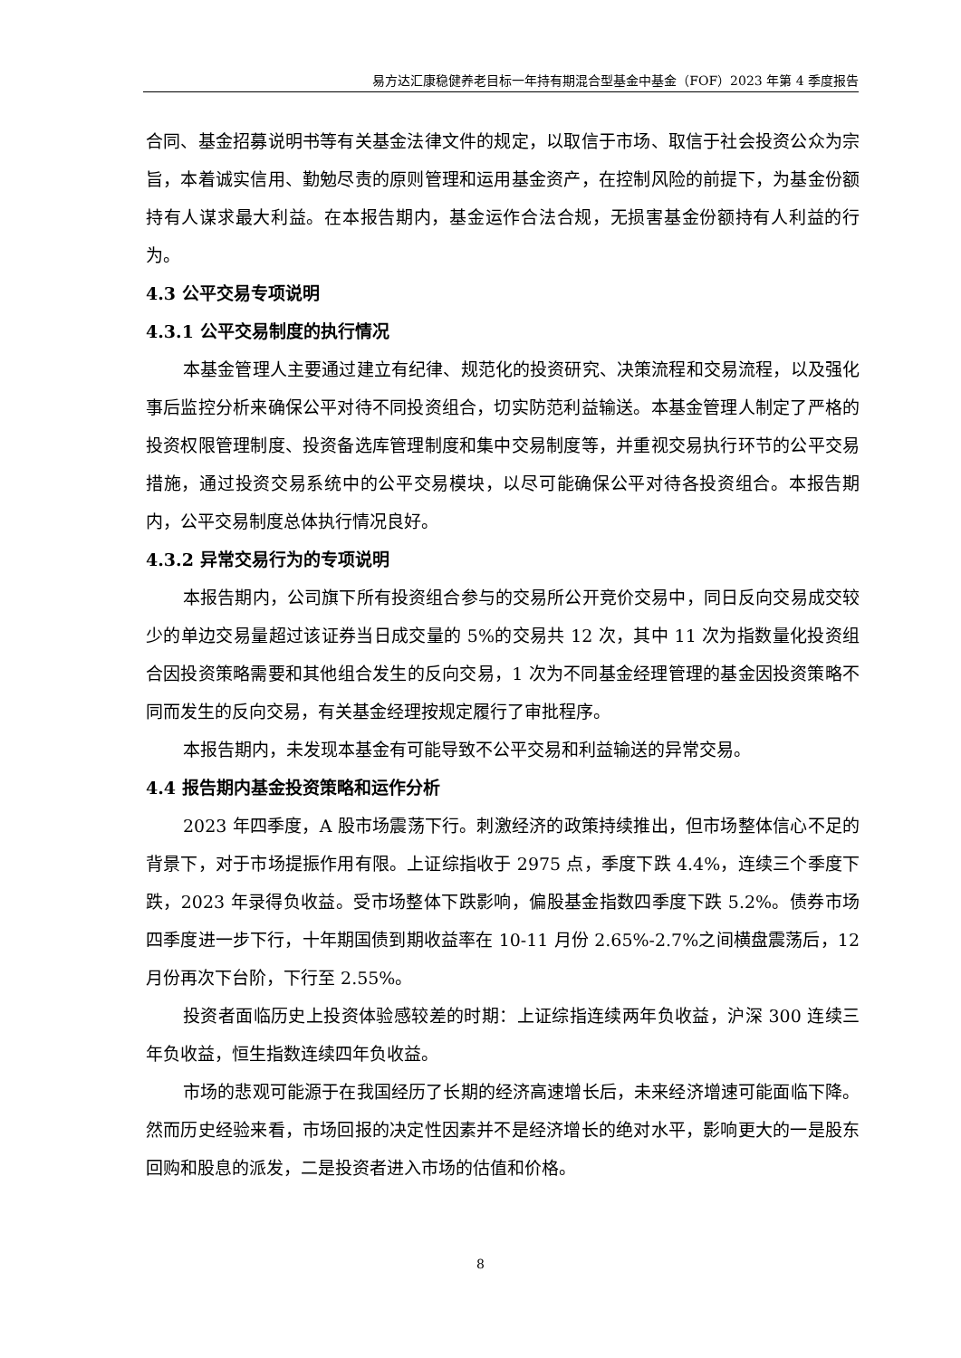易方达汇康稳健养老目标一年持有期混合型基金中基金（FOF）2023 年第 4 季度报告
合同、基金招募说明书等有关基金法律文件的规定，以取信于市场、取信于社会投资公众为宗旨，本着诚实信用、勤勉尽责的原则管理和运用基金资产，在控制风险的前提下，为基金份额持有人谋求最大利益。在本报告期内，基金运作合法合规，无损害基金份额持有人利益的行为。
4.3 公平交易专项说明
4.3.1 公平交易制度的执行情况
本基金管理人主要通过建立有纪律、规范化的投资研究、决策流程和交易流程，以及强化事后监控分析来确保公平对待不同投资组合，切实防范利益输送。本基金管理人制定了严格的投资权限管理制度、投资备选库管理制度和集中交易制度等，并重视交易执行环节的公平交易措施，通过投资交易系统中的公平交易模块，以尽可能确保公平对待各投资组合。本报告期内，公平交易制度总体执行情况良好。
4.3.2 异常交易行为的专项说明
本报告期内，公司旗下所有投资组合参与的交易所公开竞价交易中，同日反向交易成交较少的单边交易量超过该证券当日成交量的 5%的交易共 12 次，其中 11 次为指数量化投资组合因投资策略需要和其他组合发生的反向交易，1 次为不同基金经理管理的基金因投资策略不同而发生的反向交易，有关基金经理按规定履行了审批程序。
本报告期内，未发现本基金有可能导致不公平交易和利益输送的异常交易。
4.4 报告期内基金投资策略和运作分析
2023 年四季度，A 股市场震荡下行。刺激经济的政策持续推出，但市场整体信心不足的背景下，对于市场提振作用有限。上证综指收于 2975 点，季度下跌 4.4%，连续三个季度下跌，2023 年录得负收益。受市场整体下跌影响，偏股基金指数四季度下跌 5.2%。债券市场四季度进一步下行，十年期国债到期收益率在 10-11 月份 2.65%-2.7%之间横盘震荡后，12 月份再次下台阶，下行至 2.55%。
投资者面临历史上投资体验感较差的时期：上证综指连续两年负收益，沪深 300 连续三年负收益，恒生指数连续四年负收益。
市场的悲观可能源于在我国经历了长期的经济高速增长后，未来经济增速可能面临下降。然而历史经验来看，市场回报的决定性因素并不是经济增长的绝对水平，影响更大的一是股东回购和股息的派发，二是投资者进入市场的估值和价格。
8